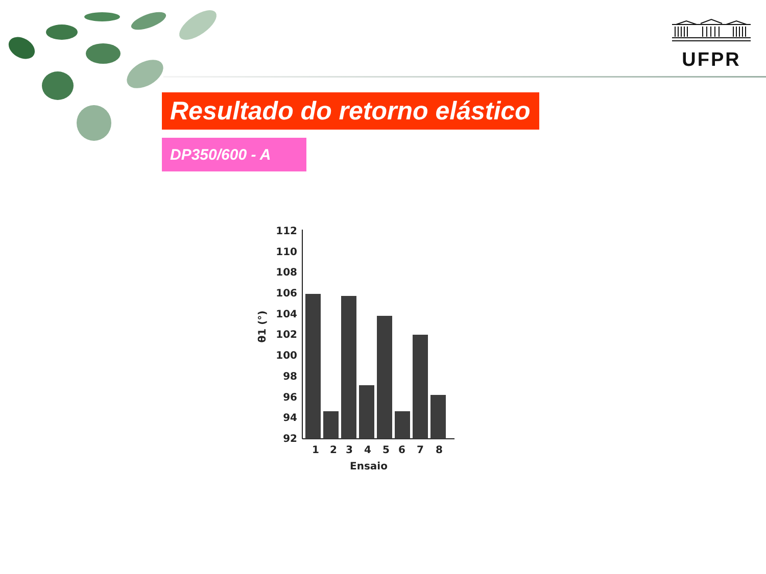UFPR
Resultado do retorno elástico
DP350/600 - A
112
110
108
106
104
102
100
98
96
94
92
1
2
3
4
5
6
7
8
Ensaio
θ1 (°)